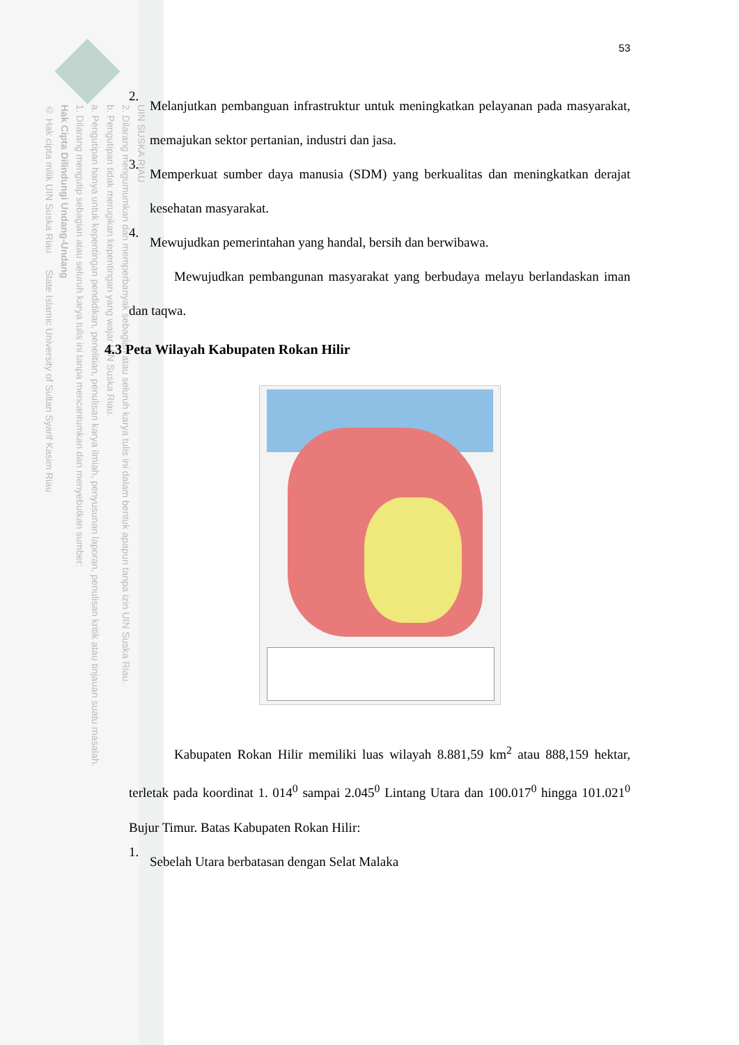UIN SUSKA RIAU
2. Dilarang mengumumkan dan memperbanyak sebagian atau seluruh karya tulis ini dalam bentuk apapun tanpa izin UIN Suska Riau.
b. Pengutipan tidak merugikan kepentingan yang wajar UIN Suska Riau.
a. Pengutipan hanya untuk kepentingan pendidikan, penelitian, penulisan karya ilmiah, penyusunan laporan, penulisan kritik atau tinjauan suatu masalah.
1. Dilarang mengutip sebagian atau seluruh karya tulis ini tanpa mencantumkan dan menyebutkan sumber:
Hak Cipta Dilindungi Undang-Undang
© Hak cipta milik UIN Suska Riau State Islamic University of Sultan Syarif Kasim Riau
53
2.
Melanjutkan pembanguan infrastruktur untuk meningkatkan pelayanan pada masyarakat, memajukan sektor pertanian, industri dan jasa.
3.
Memperkuat sumber daya manusia (SDM) yang berkualitas dan meningkatkan derajat kesehatan masyarakat.
4.
Mewujudkan pemerintahan yang handal, bersih dan berwibawa.
Mewujudkan pembangunan masyarakat yang berbudaya melayu berlandaskan iman dan taqwa.
4.3 Peta Wilayah Kabupaten Rokan Hilir
Kabupaten Rokan Hilir memiliki luas wilayah 8.881,59 km<sup>2</sup> atau 888,159 hektar, terletak pada koordinat 1. 014<sup>0</sup> sampai 2.045<sup>0</sup> Lintang Utara dan 100.017<sup>0</sup> hingga 101.021<sup>0</sup> Bujur Timur. Batas Kabupaten Rokan Hilir:
1.
Sebelah Utara berbatasan dengan Selat Malaka